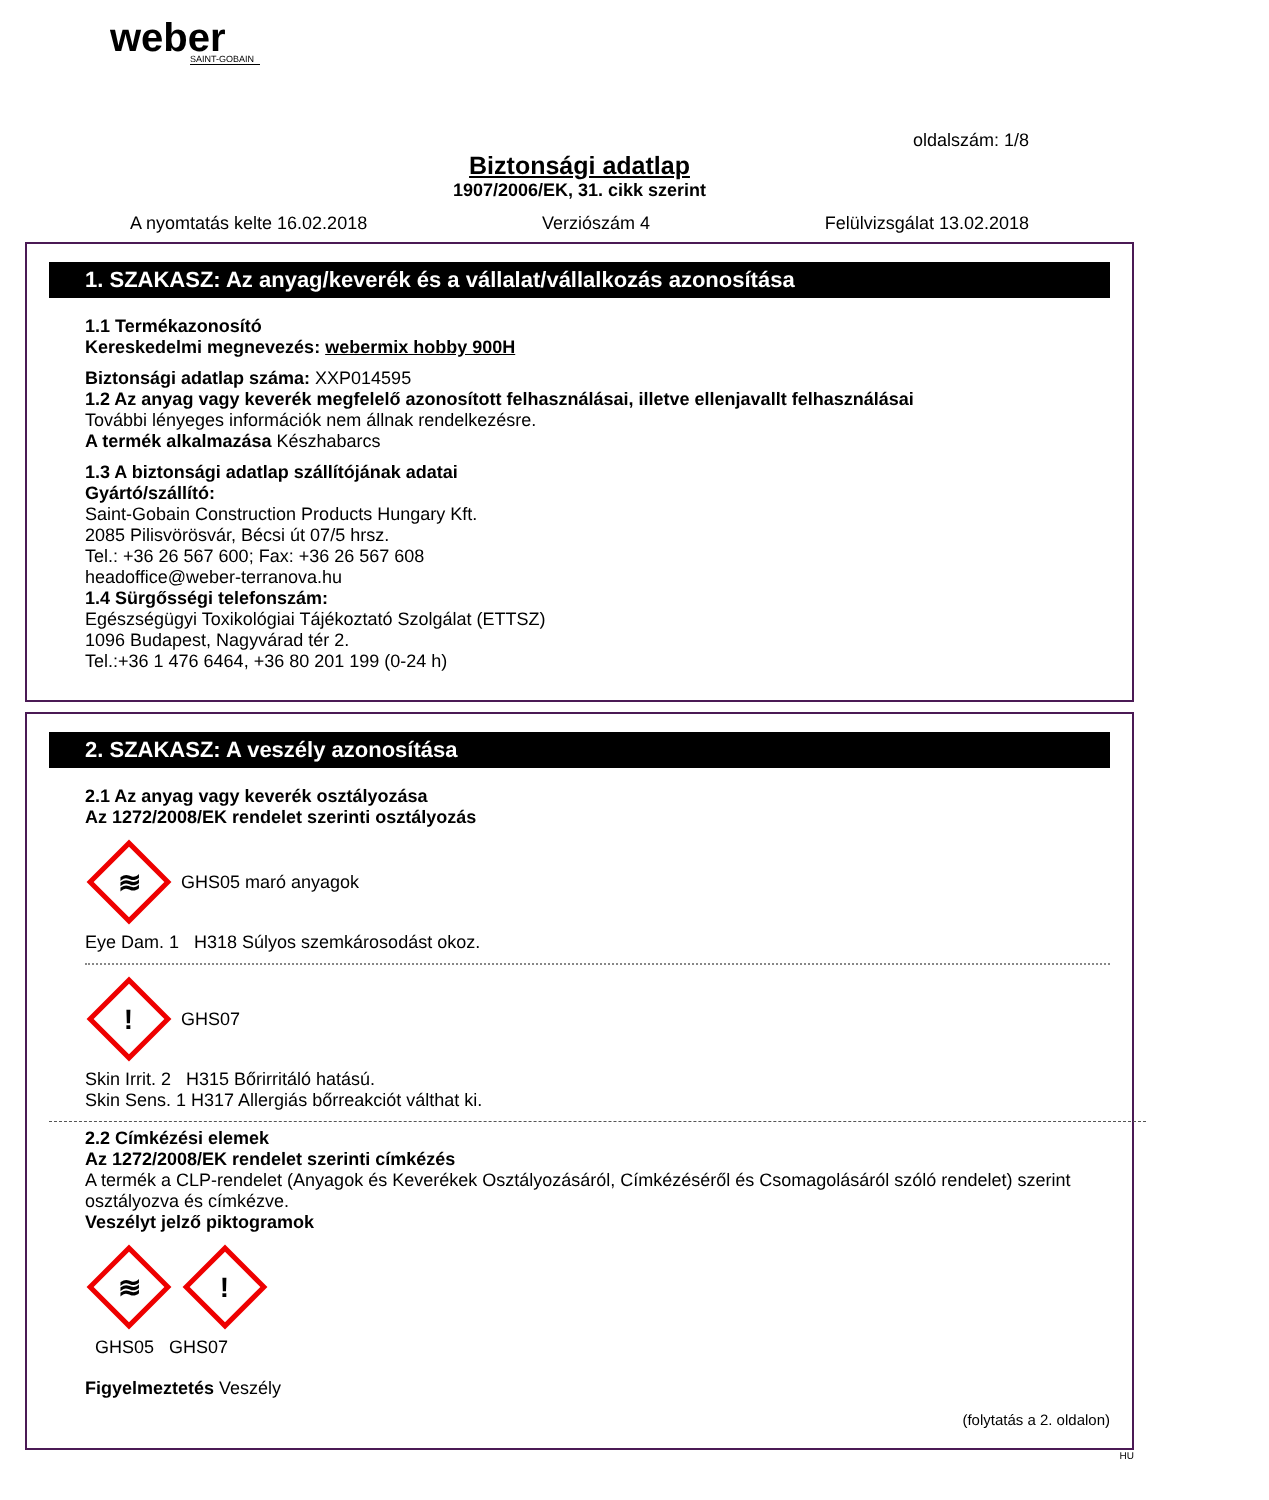weber
SAINT-GOBAIN
oldalszám: 1/8
Biztonsági adatlap
1907/2006/EK, 31. cikk szerint
A nyomtatás kelte 16.02.2018 Verziószám 4 Felülvizsgálat 13.02.2018
1. SZAKASZ: Az anyag/keverék és a vállalat/vállalkozás azonosítása
1.1 Termékazonosító
Kereskedelmi megnevezés: webermix hobby 900H
Biztonsági adatlap száma: XXP014595
1.2 Az anyag vagy keverék megfelelő azonosított felhasználásai, illetve ellenjavallt felhasználásai
További lényeges információk nem állnak rendelkezésre.
A termék alkalmazása Készhabarcs
1.3 A biztonsági adatlap szállítójának adatai
Gyártó/szállító:
Saint-Gobain Construction Products Hungary Kft.
2085 Pilisvörösvár, Bécsi út 07/5 hrsz.
Tel.: +36 26 567 600; Fax: +36 26 567 608
headoffice@weber-terranova.hu
1.4 Sürgősségi telefonszám:
Egészségügyi Toxikológiai Tájékoztató Szolgálat (ETTSZ)
1096 Budapest, Nagyvárad tér 2.
Tel.:+36 1 476 6464, +36 80 201 199 (0-24 h)
2. SZAKASZ: A veszély azonosítása
2.1 Az anyag vagy keverék osztályozása
Az 1272/2008/EK rendelet szerinti osztályozás
≋
GHS05 maró anyagok
Eye Dam. 1 H318 Súlyos szemkárosodást okoz.
!
GHS07
Skin Irrit. 2 H315 Bőrirritáló hatású.
Skin Sens. 1 H317 Allergiás bőrreakciót válthat ki.
2.2 Címkézési elemek
Az 1272/2008/EK rendelet szerinti címkézés
A termék a CLP-rendelet (Anyagok és Keverékek Osztályozásáról, Címkézéséről és Csomagolásáról szóló rendelet) szerint osztályozva és címkézve.
Veszélyt jelző piktogramok
≋
!
GHS05 GHS07
Figyelmeztetés Veszély
(folytatás a 2. oldalon)
HU